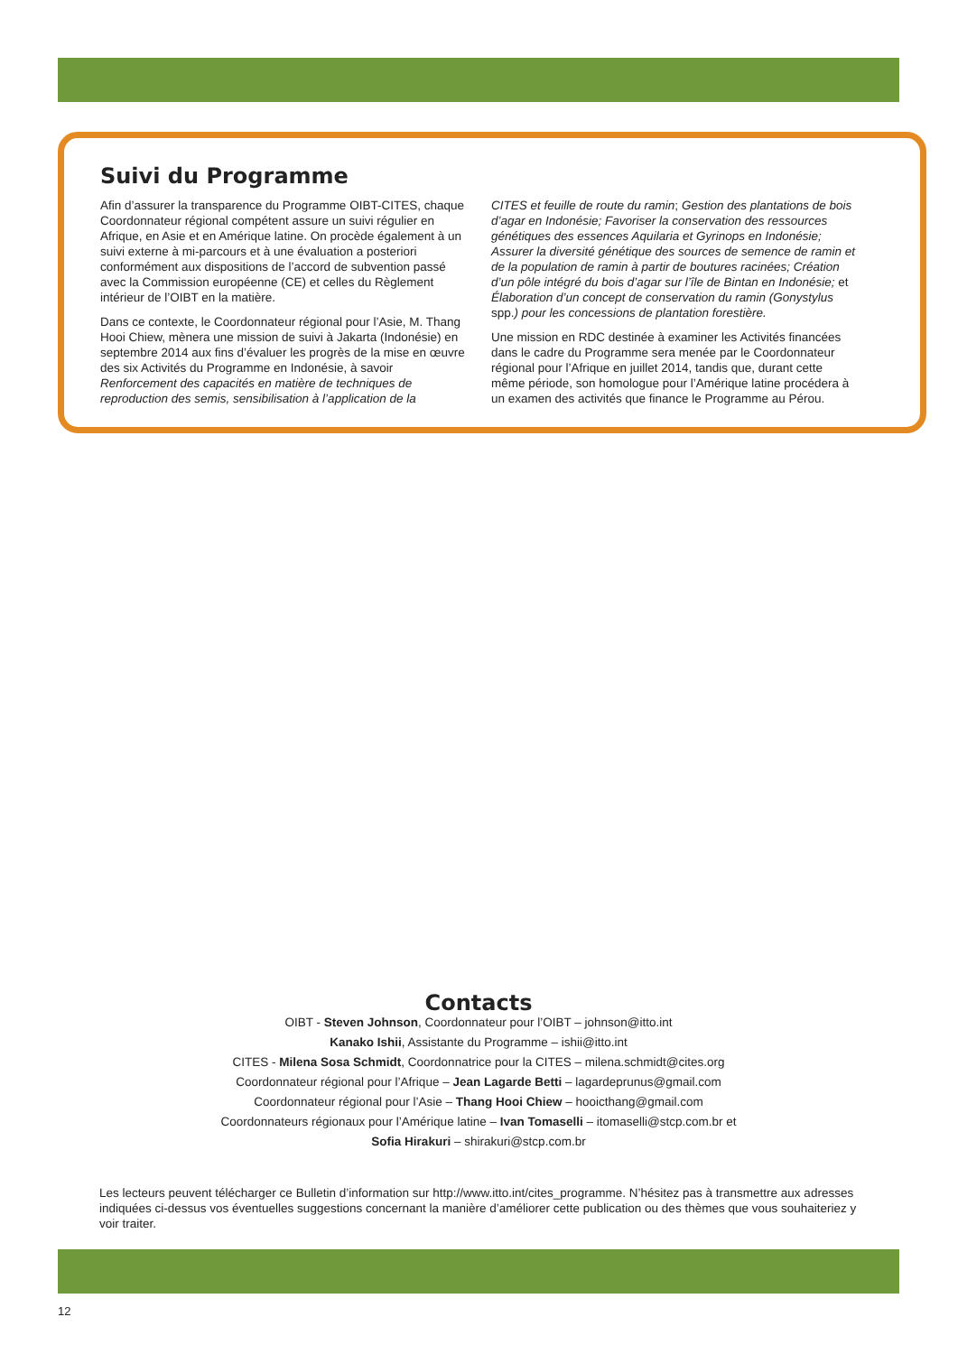Suivi du Programme
Afin d’assurer la transparence du Programme OIBT-CITES, chaque Coordonnateur régional compétent assure un suivi régulier en Afrique, en Asie et en Amérique latine. On procède également à un suivi externe à mi-parcours et à une évaluation a posteriori conformément aux dispositions de l’accord de subvention passé avec la Commission européenne (CE) et celles du Règlement intérieur de l’OIBT en la matière.
Dans ce contexte, le Coordonnateur régional pour l’Asie, M. Thang Hooi Chiew, mènera une mission de suivi à Jakarta (Indonésie) en septembre 2014 aux fins d’évaluer les progrès de la mise en œuvre des six Activités du Programme en Indonésie, à savoir Renforcement des capacités en matière de techniques de reproduction des semis, sensibilisation à l’application de la
CITES et feuille de route du ramin; Gestion des plantations de bois d’agar en Indonésie; Favoriser la conservation des ressources génétiques des essences Aquilaria et Gyrinops en Indonésie; Assurer la diversité génétique des sources de semence de ramin et de la population de ramin à partir de boutures racinées; Création d’un pôle intégré du bois d’agar sur l’île de Bintan en Indonésie; et Élaboration d’un concept de conservation du ramin (Gonystylus spp.) pour les concessions de plantation forestière.
Une mission en RDC destinée à examiner les Activités financées dans le cadre du Programme sera menée par le Coordonnateur régional pour l’Afrique en juillet 2014, tandis que, durant cette même période, son homologue pour l’Amérique latine procédera à un examen des activités que finance le Programme au Pérou.
Contacts
OIBT - Steven Johnson, Coordonnateur pour l’OIBT – johnson@itto.int
Kanako Ishii, Assistante du Programme – ishii@itto.int
CITES - Milena Sosa Schmidt, Coordonnatrice pour la CITES – milena.schmidt@cites.org
Coordonnateur régional pour l’Afrique – Jean Lagarde Betti – lagardeprunus@gmail.com
Coordonnateur régional pour l’Asie – Thang Hooi Chiew – hooicthang@gmail.com
Coordonnateurs régionaux pour l’Amérique latine – Ivan Tomaselli – itomaselli@stcp.com.br et
Sofia Hirakuri – shirakuri@stcp.com.br
Les lecteurs peuvent télécharger ce Bulletin d’information sur http://www.itto.int/cites_programme. N’hésitez pas à transmettre aux adresses indiquées ci-dessus vos éventuelles suggestions concernant la manière d’améliorer cette publication ou des thèmes que vous souhaiteriez y voir traiter.
12